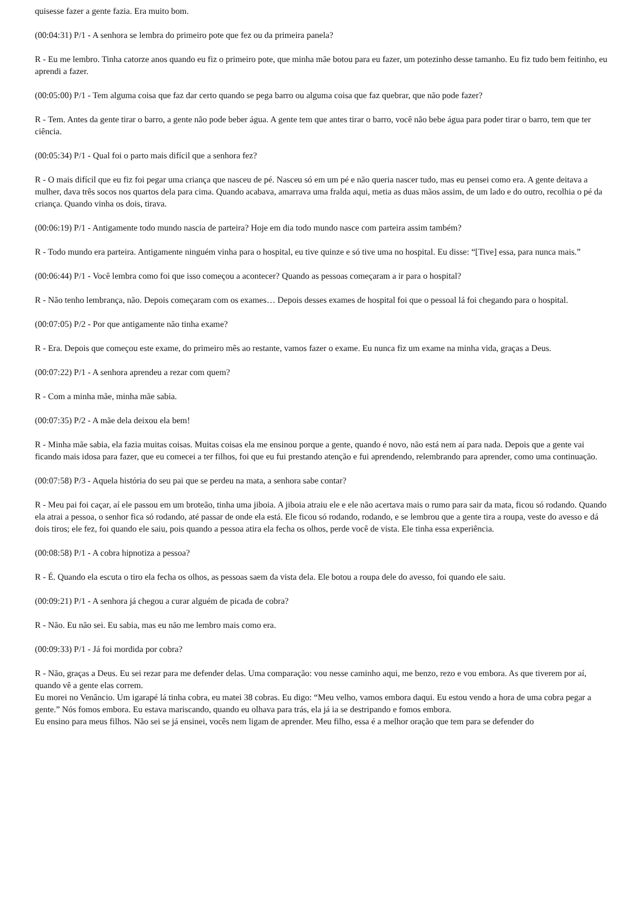quisesse fazer a gente fazia. Era muito bom.
(00:04:31) P/1 - A senhora se lembra do primeiro pote que fez ou da primeira panela?
R - Eu me lembro. Tinha catorze anos quando eu fiz o primeiro pote, que minha mãe botou para eu fazer, um potezinho desse tamanho. Eu fiz tudo bem feitinho, eu aprendi a fazer.
(00:05:00) P/1 - Tem alguma coisa que faz dar certo quando se pega barro ou alguma coisa que faz quebrar, que não pode fazer?
R - Tem. Antes da gente tirar o barro, a gente não pode beber água. A gente tem que antes tirar o barro, você não bebe água para poder tirar o barro, tem que ter ciência.
(00:05:34) P/1 - Qual foi o parto mais difícil que a senhora fez?
R - O mais difícil que eu fiz foi pegar uma criança que nasceu de pé. Nasceu só em um pé e não queria nascer tudo, mas eu pensei como era. A gente deitava a mulher, dava três socos nos quartos dela para cima. Quando acabava, amarrava uma fralda aqui, metia as duas mãos assim, de um lado e do outro, recolhia o pé da criança. Quando vinha os dois, tirava.
(00:06:19) P/1 - Antigamente todo mundo nascia de parteira? Hoje em dia todo mundo nasce com parteira assim também?
R - Todo mundo era parteira. Antigamente ninguém vinha para o hospital, eu tive quinze e só tive uma no hospital. Eu disse: “[Tive] essa, para nunca mais.”
(00:06:44) P/1 - Você lembra como foi que isso começou a acontecer? Quando as pessoas começaram a ir para o hospital?
R - Não tenho lembrança, não. Depois começaram com os exames… Depois desses exames de hospital foi que o pessoal lá foi chegando para o hospital.
(00:07:05) P/2 - Por que antigamente não tinha exame?
R - Era. Depois que começou este exame, do primeiro mês ao restante, vamos fazer o exame. Eu nunca fiz um exame na minha vida, graças a Deus.
(00:07:22) P/1 - A senhora aprendeu a rezar com quem?
R - Com a minha mãe, minha mãe sabia.
(00:07:35) P/2 - A mãe dela deixou ela bem!
R - Minha mãe sabia, ela fazia muitas coisas. Muitas coisas ela me ensinou porque a gente, quando é novo, não está nem aí para nada. Depois que a gente vai ficando mais idosa para fazer, que eu comecei a ter filhos, foi que eu fui prestando atenção e fui aprendendo, relembrando para aprender, como uma continuação.
(00:07:58) P/3 - Aquela história do seu pai que se perdeu na mata, a senhora sabe contar?
R - Meu pai foi caçar, aí ele passou em um broteão, tinha uma jiboia. A jiboia atraiu ele e ele não acertava mais o rumo para sair da mata, ficou só rodando. Quando ela atrai a pessoa, o senhor fica só rodando, até passar de onde ela está. Ele ficou só rodando, rodando, e se lembrou que a gente tira a roupa, veste do avesso e dá dois tiros; ele fez, foi quando ele saiu, pois quando a pessoa atira ela fecha os olhos, perde você de vista. Ele tinha essa experiência.
(00:08:58) P/1 - A cobra hipnotiza a pessoa?
R - É. Quando ela escuta o tiro ela fecha os olhos, as pessoas saem da vista dela. Ele botou a roupa dele do avesso, foi quando ele saiu.
(00:09:21) P/1 - A senhora já chegou a curar alguém de picada de cobra?
R - Não. Eu não sei. Eu sabia, mas eu não me lembro mais como era.
(00:09:33) P/1 - Já foi mordida por cobra?
R - Não, graças a Deus. Eu sei rezar para me defender delas. Uma comparação: vou nesse caminho aqui, me benzo, rezo e vou embora. As que tiverem por aí, quando vê a gente elas correm.
Eu morei no Venâncio. Um igarapé lá tinha cobra, eu matei 38 cobras. Eu digo: “Meu velho, vamos embora daqui. Eu estou vendo a hora de uma cobra pegar a gente.” Nós fomos embora. Eu estava mariscando, quando eu olhava para trás, ela já ia se destripando e fomos embora.
Eu ensino para meus filhos. Não sei se já ensinei, vocês nem ligam de aprender. Meu filho, essa é a melhor oração que tem para se defender do